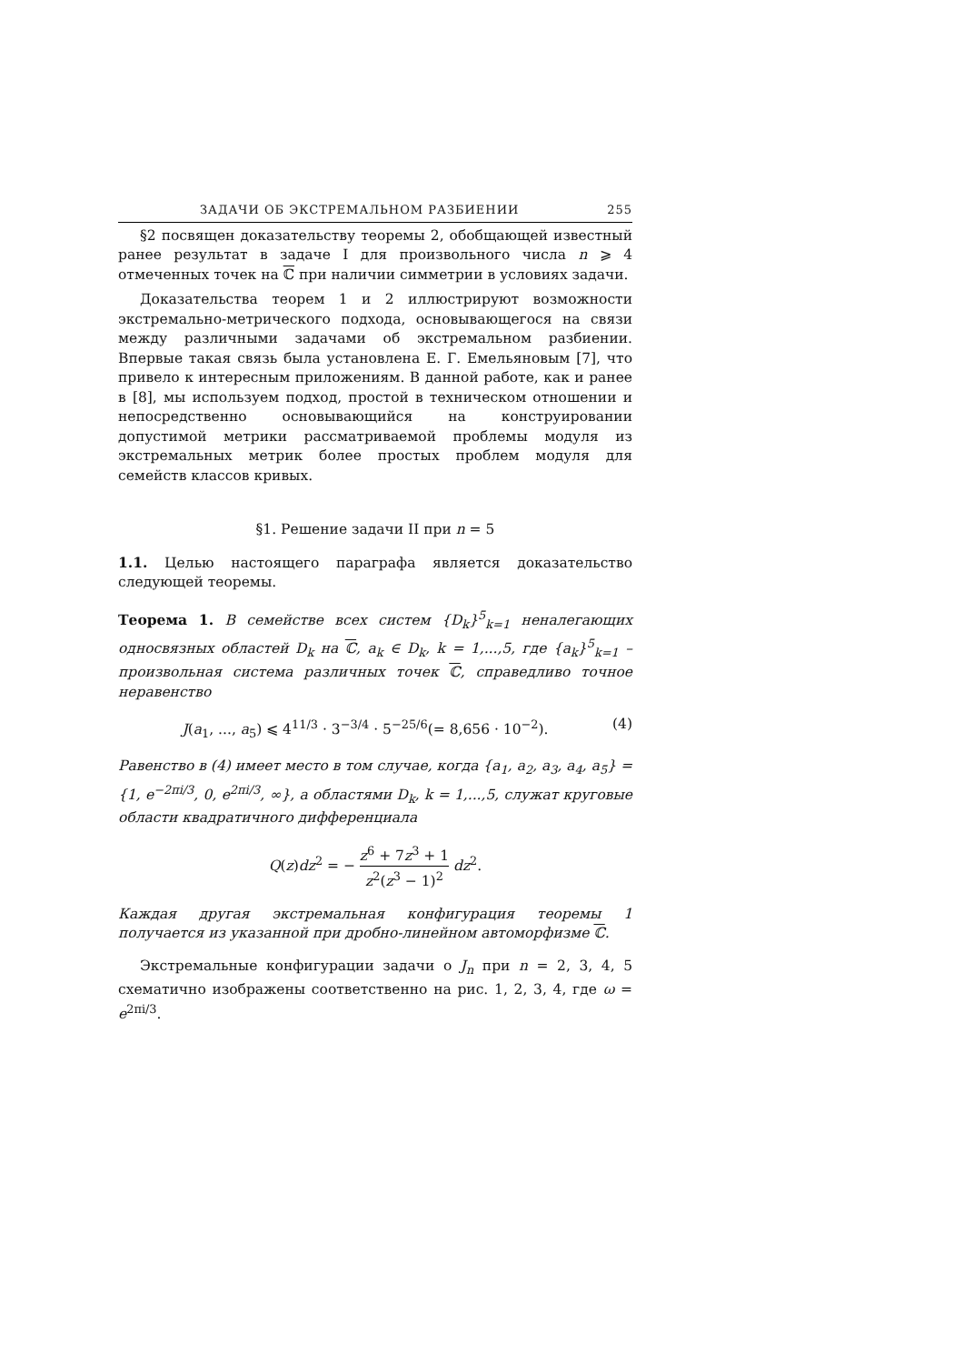ЗАДАЧИ ОБ ЭКСТРЕМАЛЬНОМ РАЗБИЕНИИ 255
§2 посвящен доказательству теоремы 2, обобщающей известный ранее результат в задаче I для произвольного числа n ⩾ 4 отмеченных точек на ℂ при наличии симметрии в условиях задачи.
Доказательства теорем 1 и 2 иллюстрируют возможности экстремально-метрического подхода, основывающегося на связи между различными задачами об экстремальном разбиении. Впервые такая связь была установлена Е. Г. Емельяновым [7], что привело к интересным приложениям. В данной работе, как и ранее в [8], мы используем подход, простой в техническом отношении и непосредственно основывающийся на конструировании допустимой метрики рассматриваемой проблемы модуля из экстремальных метрик более простых проблем модуля для семейств классов кривых.
§1. Решение задачи II при n = 5
1.1. Целью настоящего параграфа является доказательство следующей теоремы.
Теорема 1. В семействе всех систем {D<sub>k</sub>}<sup>5</sup><sub>k=1</sub> неналегающих односвязных областей D<sub>k</sub> на ℂ, a<sub>k</sub> ∈ D<sub>k</sub>, k = 1,...,5, где {a<sub>k</sub>}<sup>5</sup><sub>k=1</sub> – произвольная система различных точек ℂ, справедливо точное неравенство
J(a<sub>1</sub>, ..., a<sub>5</sub>) ⩽ 4<sup>11/3</sup> · 3<sup>−3/4</sup> · 5<sup>−25/6</sup>(= 8,656 · 10<sup>−2</sup>). (4)
Равенство в (4) имеет место в том случае, когда {a<sub>1</sub>, a<sub>2</sub>, a<sub>3</sub>, a<sub>4</sub>, a<sub>5</sub>} = {1, e<sup>−2πi/3</sup>, 0, e<sup>2πi/3</sup>, ∞}, а областями D<sub>k</sub>, k = 1,...,5, служат круговые области квадратичного дифференциала
Q(z)dz<sup>2</sup> = − z<sup>6</sup> + 7z<sup>3</sup> + 1 z<sup>2</sup>(z<sup>3</sup> − 1)<sup>2</sup> dz<sup>2</sup>.
Каждая другая экстремальная конфигурация теоремы 1 получается из указанной при дробно-линейном автоморфизме ℂ.
Экстремальные конфигурации задачи о J<sub>n</sub> при n = 2, 3, 4, 5 схематично изображены соответственно на рис. 1, 2, 3, 4, где ω = e<sup>2πi/3</sup>.